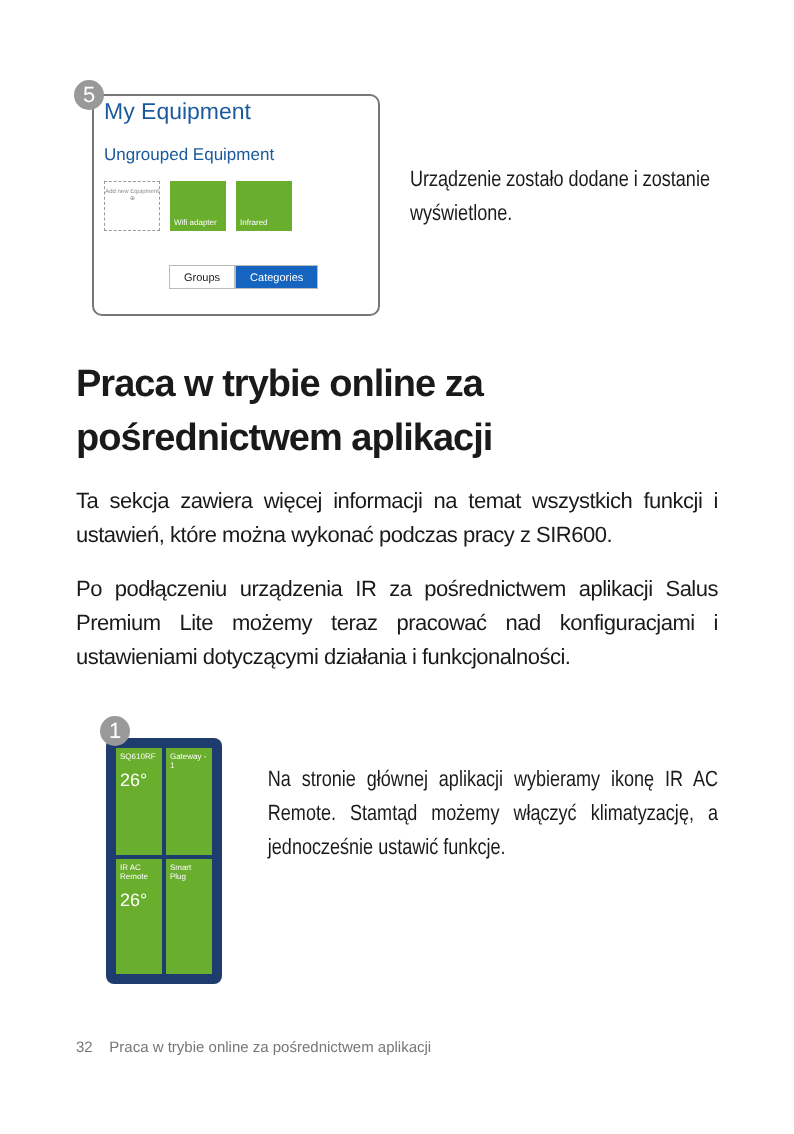5
My Equipment
Ungrouped Equipment
Add new Equipment
⊕
Wifi adapter
Infrared
Groups Categories
Urządzenie zostało dodane i zostanie wyświetlone.
Praca w trybie online za pośrednictwem aplikacji
Ta sekcja zawiera więcej informacji na temat wszystkich funkcji i ustawień, które można wykonać podczas pracy z SIR600.
Po podłączeniu urządzenia IR za pośrednictwem aplikacji Salus Premium Lite możemy teraz pracować nad konfiguracjami i ustawieniami dotyczącymi działania i funkcjonalności.
1
SQ610RF
26°
Gateway - 1
IR AC Remote
26°
Smart Plug
Na stronie głównej aplikacji wybieramy ikonę IR AC Remote. Stamtąd możemy włączyć klimatyzację, a jednocześnie ustawić funkcje.
32 Praca w trybie online za pośrednictwem aplikacji